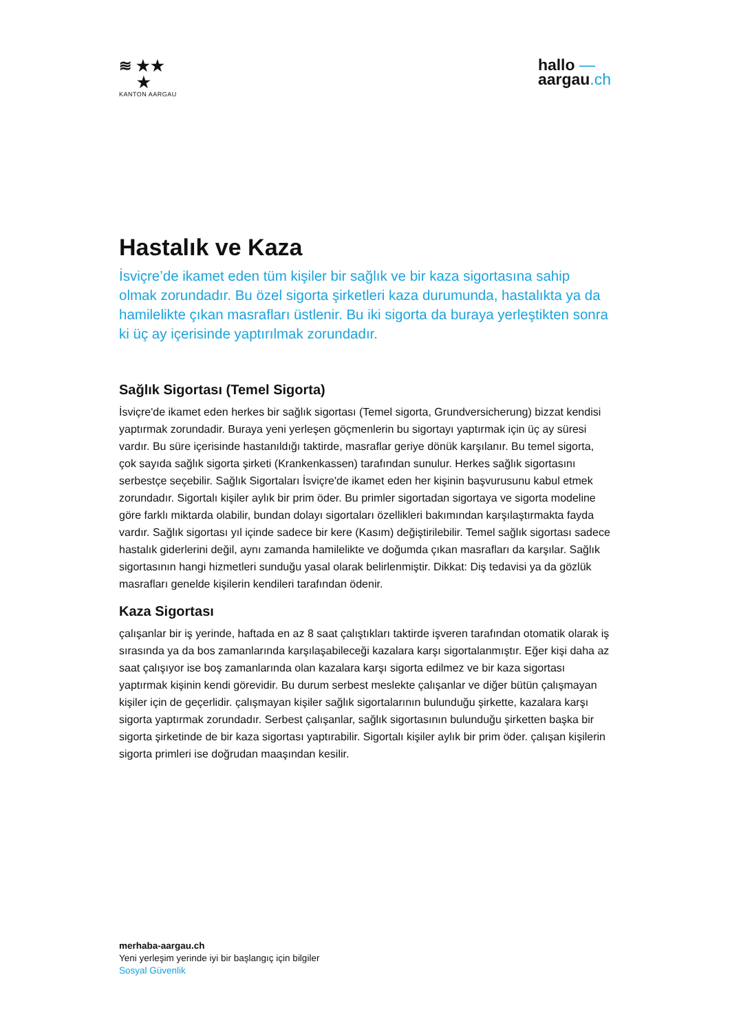≋ ★★
★
KANTON AARGAU
hallo —
aargau.ch
Hastalık ve Kaza
İsviçre’de ikamet eden tüm kişiler bir sağlık ve bir kaza sigortasına sahip olmak zorundadır. Bu özel sigorta şirketleri kaza durumunda, hastalıkta ya da hamilelikte çıkan masrafları üstlenir. Bu iki sigorta da buraya yerleştikten sonra ki üç ay içerisinde yaptırılmak zorundadır.
Sağlık Sigortası (Temel Sigorta)
İsviçre'de ikamet eden herkes bir sağlık sigortası (Temel sigorta, Grundversicherung) bizzat kendisi yaptırmak zorundadir. Buraya yeni yerleşen göçmenlerin bu sigortayı yaptırmak için üç ay süresi vardır. Bu süre içerisinde hastanıldığı taktirde, masraflar geriye dönük karşılanır. Bu temel sigorta, çok sayıda sağlık sigorta şirketi (Krankenkassen) tarafından sunulur. Herkes sağlık sigortasını serbestçe seçebilir. Sağlık Sigortaları İsviçre'de ikamet eden her kişinin başvurusunu kabul etmek zorundadır. Sigortalı kişiler aylık bir prim öder. Bu primler sigortadan sigortaya ve sigorta modeline göre farklı miktarda olabilir, bundan dolayı sigortaları özellikleri bakımından karşılaştırmakta fayda vardır. Sağlık sigortası yıl içinde sadece bir kere (Kasım) değiştirilebilir. Temel sağlık sigortası sadece hastalık giderlerini değil, aynı zamanda hamilelikte ve doğumda çıkan masrafları da karşılar. Sağlık sigortasının hangi hizmetleri sunduğu yasal olarak belirlenmiştir. Dikkat: Diş tedavisi ya da gözlük masrafları genelde kişilerin kendileri tarafından ödenir.
Kaza Sigortası
çalışanlar bir iş yerinde, haftada en az 8 saat çalıştıkları taktirde işveren tarafından otomatik olarak iş sırasında ya da bos zamanlarında karşılaşabileceği kazalara karşı sigortalanmıştır. Eğer kişi daha az saat çalışıyor ise boş zamanlarında olan kazalara karşı sigorta edilmez ve bir kaza sigortası yaptırmak kişinin kendi görevidir. Bu durum serbest meslekte çalışanlar ve diğer bütün çalışmayan kişiler için de geçerlidir. çalışmayan kişiler sağlık sigortalarının bulunduğu şirkette, kazalara karşı sigorta yaptırmak zorundadır. Serbest çalışanlar, sağlık sigortasının bulunduğu şirketten başka bir sigorta şirketinde de bir kaza sigortası yaptırabilir. Sigortalı kişiler aylık bir prim öder. çalışan kişilerin sigorta primleri ise doğrudan maaşından kesilir.
merhaba-aargau.ch
Yeni yerleşim yerinde iyi bir başlangıç için bilgiler
Sosyal Güvenlik